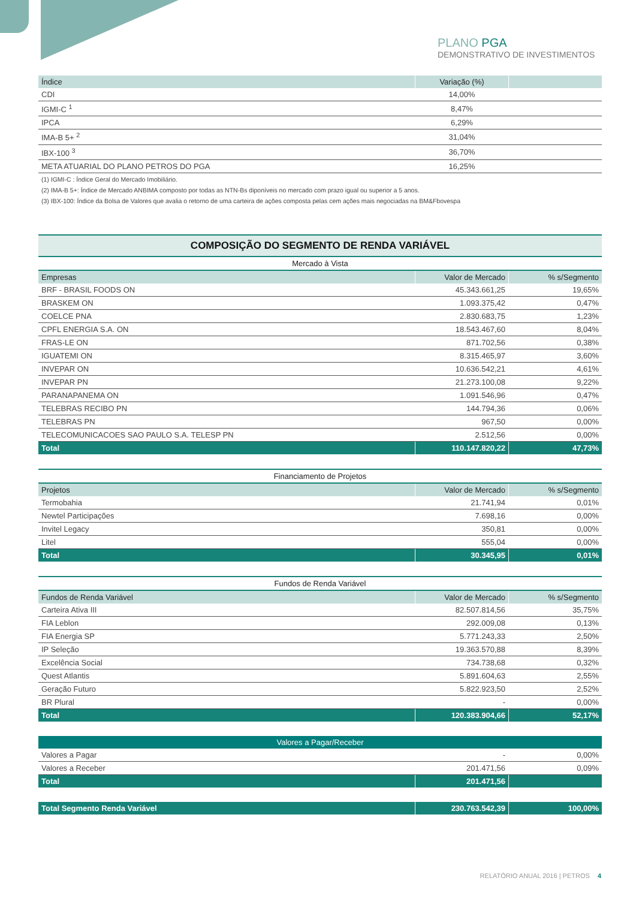PLANO PGA
DEMONSTRATIVO DE INVESTIMENTOS
| Índice | Variação (%) | |
| --- | --- | --- |
| CDI | 14,00% | |
| IGMI-C <sup>1</sup> | 8,47% | |
| IPCA | 6,29% | |
| IMA-B 5+ <sup>2</sup> | 31,04% | |
| IBX-100 <sup>3</sup> | 36,70% | |
| META ATUARIAL DO PLANO PETROS DO PGA | 16,25% | |
(1) IGMI-C : Índice Geral do Mercado Imobiliário.
(2) IMA-B 5+: Índice de Mercado ANBIMA composto por todas as NTN-Bs diponíveis no mercado com prazo igual ou superior a 5 anos.
(3) IBX-100: Índice da Bolsa de Valores que avalia o retorno de uma carteira de ações composta pelas cem ações mais negociadas na BM&Fbovespa
COMPOSIÇÃO DO SEGMENTO DE RENDA VARIÁVEL
| Mercado à Vista | | |
| Empresas | Valor de Mercado | % s/Segmento |
| BRF - BRASIL FOODS ON | 45.343.661,25 | 19,65% |
| BRASKEM ON | 1.093.375,42 | 0,47% |
| COELCE PNA | 2.830.683,75 | 1,23% |
| CPFL ENERGIA S.A. ON | 18.543.467,60 | 8,04% |
| FRAS-LE ON | 871.702,56 | 0,38% |
| IGUATEMI ON | 8.315.465,97 | 3,60% |
| INVEPAR ON | 10.636.542,21 | 4,61% |
| INVEPAR PN | 21.273.100,08 | 9,22% |
| PARANAPANEMA ON | 1.091.546,96 | 0,47% |
| TELEBRAS RECIBO PN | 144.794,36 | 0,06% |
| TELEBRAS PN | 967,50 | 0,00% |
| TELECOMUNICACOES SAO PAULO S.A. TELESP PN | 2.512,56 | 0,00% |
| Total | 110.147.820,22 | 47,73% |
| Financiamento de Projetos | | |
| Projetos | Valor de Mercado | % s/Segmento |
| Termobahia | 21.741,94 | 0,01% |
| Newtel Participações | 7.698,16 | 0,00% |
| Invitel Legacy | 350,81 | 0,00% |
| Litel | 555,04 | 0,00% |
| Total | 30.345,95 | 0,01% |
| Fundos de Renda Variável | | |
| Fundos de Renda Variável | Valor de Mercado | % s/Segmento |
| Carteira Ativa III | 82.507.814,56 | 35,75% |
| FIA Leblon | 292.009,08 | 0,13% |
| FIA Energia SP | 5.771.243,33 | 2,50% |
| IP Seleção | 19.363.570,88 | 8,39% |
| Excelência Social | 734.738,68 | 0,32% |
| Quest Atlantis | 5.891.604,63 | 2,55% |
| Geração Futuro | 5.822.923,50 | 2,52% |
| BR Plural | - | 0,00% |
| Total | 120.383.904,66 | 52,17% |
| Valores a Pagar/Receber | | |
| Valores a Pagar | - | 0,00% |
| Valores a Receber | 201.471,56 | 0,09% |
| Total | 201.471,56 | |
| Total Segmento Renda Variável | 230.763.542,39 | 100,00% |
RELATÓRIO ANUAL 2016 | PETROS 4